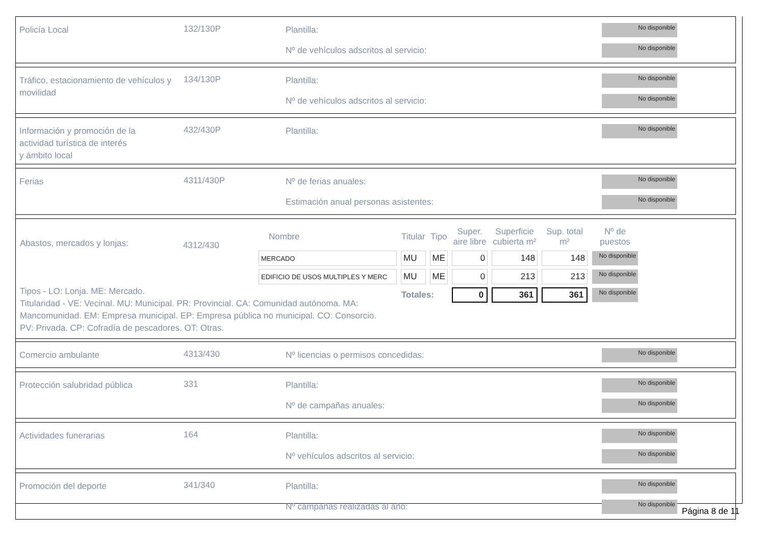Policía Local
132/130P
Plantilla:
Nº de vehículos adscritos al servicio:
No disponible
No disponible
Tráfico, estacionamiento de vehículos y movilidad
134/130P
Plantilla:
Nº de vehículos adscritos al servicio:
No disponible
No disponible
Información y promoción de la
actividad turística de interés
y ámbito local
432/430P
Plantilla:
No disponible
Ferias
4311/430P
Nº de ferias anuales:
Estimación anual personas asistentes:
No disponible
No disponible
Abastos, mercados y lonjas:
4312/430
| Nombre | Titular | Tipo | Super. aire libre | Superficie cubierta m² | Sup. total m² | Nº de puestos |
| --- | --- | --- | --- | --- | --- | --- |
| MERCADO | MU | ME | 0 | 148 | 148 | No disponible |
| EDIFICIO DE USOS MULTIPLES Y MERC | MU | ME | 0 | 213 | 213 | No disponible |
| | Totales: | | 0 | 361 | 361 | No disponible |
Tipos - LO: Lonja. ME: Mercado.
Titularidad - VE: Vecinal. MU: Municipal. PR: Provincial. CA: Comunidad autónoma. MA: Mancomunidad. EM: Empresa municipal. EP: Empresa pública no municipal. CO: Consorcio. PV: Privada. CP: Cofradía de pescadores. OT: Otras.
Comercio ambulante
4313/430
Nº licencias o permisos concedidas:
No disponible
Protección salubridad pública
331
Plantilla:
Nº de campañas anuales:
No disponible
No disponible
Actividades funerarias
164
Plantilla:
Nº vehículos adscritos al servicio:
No disponible
No disponible
Promoción del deporte
341/340
Plantilla:
Nº campañas realizadas al año:
No disponible
No disponible
Página 8 de 11